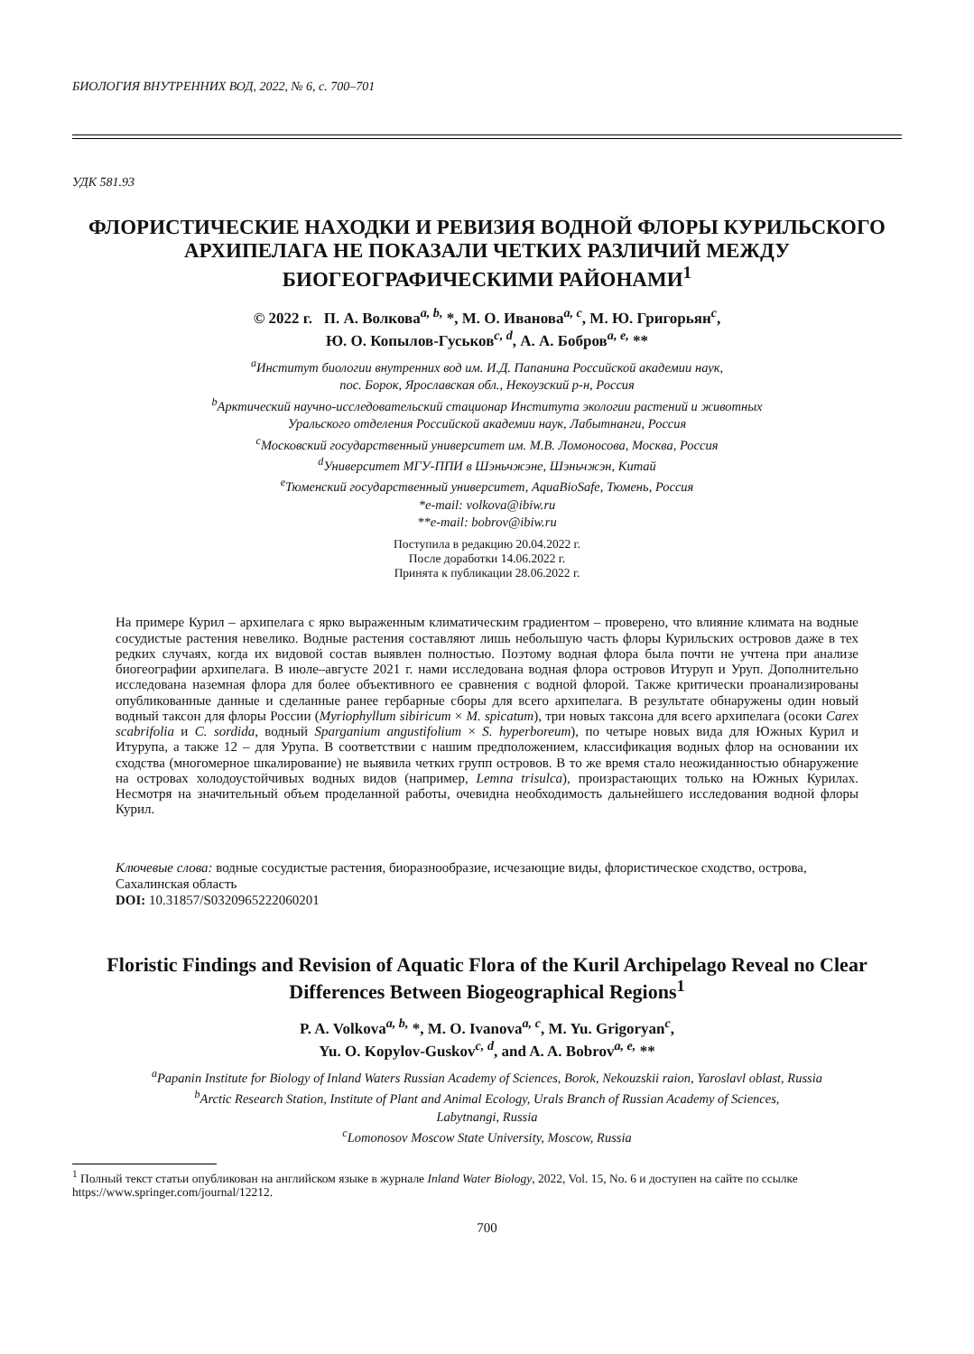БИОЛОГИЯ ВНУТРЕННИХ ВОД, 2022, № 6, с. 700–701
УДК 581.93
ФЛОРИСТИЧЕСКИЕ НАХОДКИ И РЕВИЗИЯ ВОДНОЙ ФЛОРЫ КУРИЛЬСКОГО АРХИПЕЛАГА НЕ ПОКАЗАЛИ ЧЕТКИХ РАЗЛИЧИЙ МЕЖДУ БИОГЕОГРАФИЧЕСКИМИ РАЙОНАМИ<sup>1</sup>
© 2022 г. П. А. Волкова<sup>a, b,</sup> *, М. О. Иванова<sup>a, c</sup>, М. Ю. Григорьян<sup>c</sup>,
Ю. О. Копылов-Гуськов<sup>c, d</sup>, А. А. Бобров<sup>a, e,</sup> **
<sup>a</sup> Институт биологии внутренних вод им. И.Д. Папанина Российской академии наук,
пос. Борок, Ярославская обл., Некоузский р-н, Россия
<sup>b</sup> Арктический научно-исследовательский стационар Института экологии растений и животных
Уральского отделения Российской академии наук, Лабытнанги, Россия
<sup>c</sup> Московский государственный университет им. М.В. Ломоносова, Москва, Россия
<sup>d</sup> Университет МГУ-ППИ в Шэньчжэне, Шэньчжэн, Китай
<sup>e</sup> Тюменский государственный университет, AquaBioSafe, Тюмень, Россия
*e-mail: volkova@ibiw.ru
**e-mail: bobrov@ibiw.ru
Поступила в редакцию 20.04.2022 г.
После доработки 14.06.2022 г.
Принята к публикации 28.06.2022 г.
На примере Курил – архипелага с ярко выраженным климатическим градиентом – проверено, что влияние климата на водные сосудистые растения невелико. Водные растения составляют лишь небольшую часть флоры Курильских островов даже в тех редких случаях, когда их видовой состав выявлен полностью. Поэтому водная флора была почти не учтена при анализе биогеографии архипелага. В июле–августе 2021 г. нами исследована водная флора островов Итуруп и Уруп. Дополнительно исследована наземная флора для более объективного ее сравнения с водной флорой. Также критически проанализированы опубликованные данные и сделанные ранее гербарные сборы для всего архипелага. В результате обнаружены один новый водный таксон для флоры России (Myriophyllum sibiricum × M. spicatum), три новых таксона для всего архипелага (осоки Carex scabrifolia и C. sordida, водный Sparganium angustifolium × S. hyperboreum), по четыре новых вида для Южных Курил и Итурупа, а также 12 – для Урупа. В соответствии с нашим предположением, классификация водных флор на основании их сходства (многомерное шкалирование) не выявила четких групп островов. В то же время стало неожиданностью обнаружение на островах холодоустойчивых водных видов (например, Lemna trisulca), произрастающих только на Южных Курилах. Несмотря на значительный объем проделанной работы, очевидна необходимость дальнейшего исследования водной флоры Курил.
Ключевые слова: водные сосудистые растения, биоразнообразие, исчезающие виды, флористическое сходство, острова, Сахалинская область
DOI: 10.31857/S0320965222060201
Floristic Findings and Revision of Aquatic Flora of the Kuril Archipelago Reveal no Clear Differences Between Biogeographical Regions<sup>1</sup>
P. A. Volkova<sup>a, b,</sup> *, M. O. Ivanova<sup>a, c</sup>, M. Yu. Grigoryan<sup>c</sup>,
Yu. O. Kopylov-Guskov<sup>c, d</sup>, and A. A. Bobrov<sup>a, e,</sup> **
<sup>a</sup> Papanin Institute for Biology of Inland Waters Russian Academy of Sciences, Borok, Nekouzskii raion, Yaroslavl oblast, Russia
<sup>b</sup> Arctic Research Station, Institute of Plant and Animal Ecology, Urals Branch of Russian Academy of Sciences,
Labytnangi, Russia
<sup>c</sup> Lomonosov Moscow State University, Moscow, Russia
<sup>1</sup> Полный текст статьи опубликован на английском языке в журнале Inland Water Biology, 2022, Vol. 15, No. 6 и доступен на сайте по ссылке https://www.springer.com/journal/12212.
700